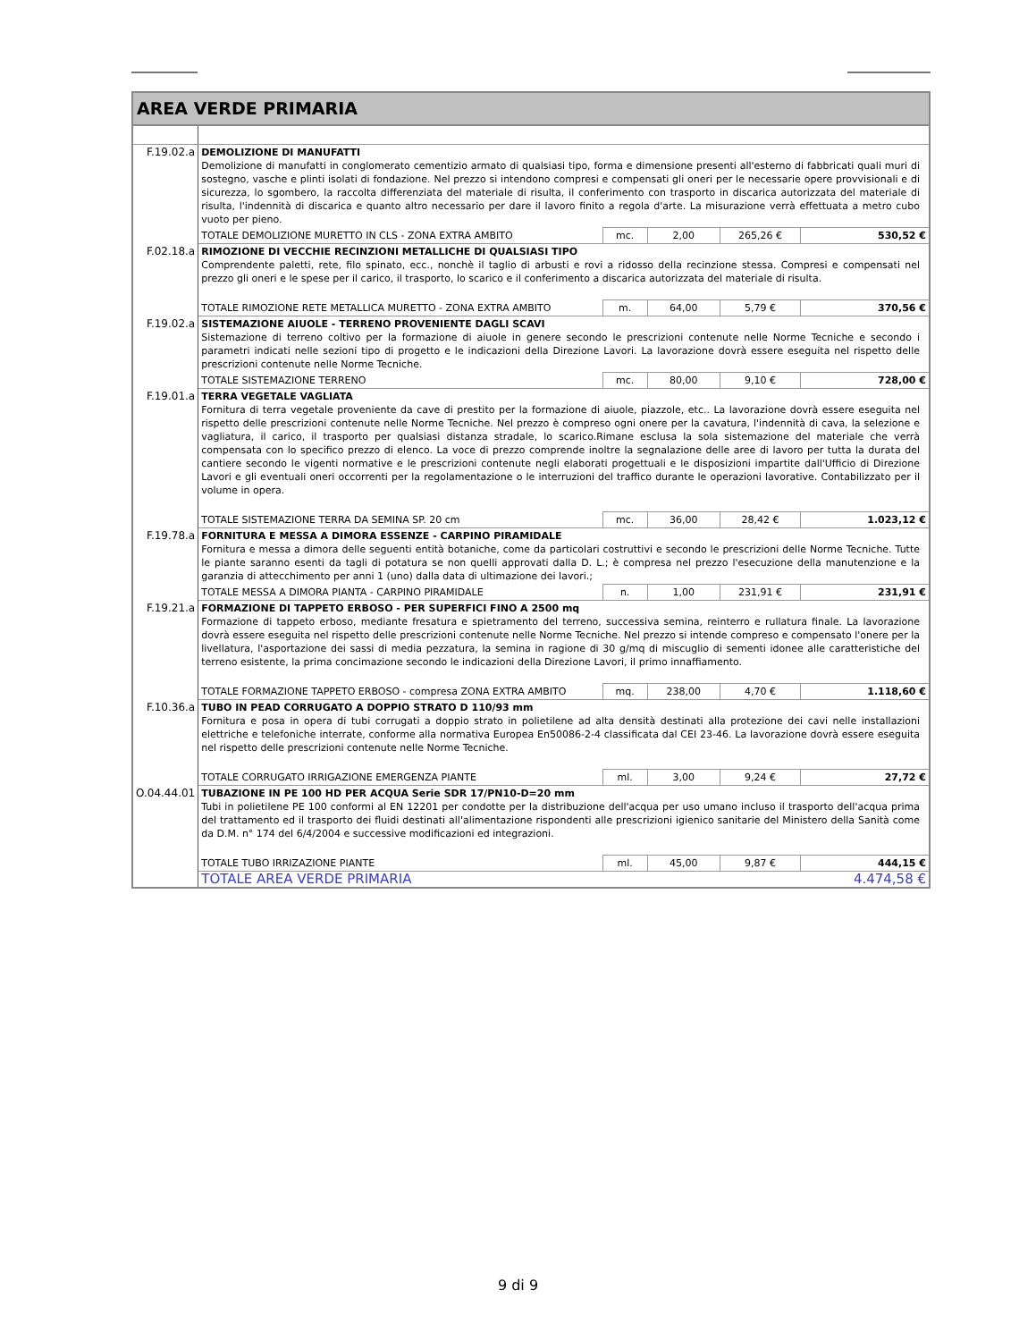| AREA VERDE PRIMARIA | | | | | |
| F.19.02.a | DEMOLIZIONE DI MANUFATTI Demolizione di manufatti in conglomerato cementizio armato di qualsiasi tipo, forma e dimensione presenti all'esterno di fabbricati quali muri di sostegno, vasche e plinti isolati di fondazione. Nel prezzo si intendono compresi e compensati gli oneri per le necessarie opere provvisionali e di sicurezza, lo sgombero, la raccolta differenziata del materiale di risulta, il conferimento con trasporto in discarica autorizzata del materiale di risulta, l'indennità di discarica e quanto altro necessario per dare il lavoro finito a regola d'arte. La misurazione verrà effettuata a metro cubo vuoto per pieno. | | | | |
| | TOTALE DEMOLIZIONE MURETTO IN CLS - ZONA EXTRA AMBITO | mc. | 2,00 | 265,26 € | 530,52 € |
| F.02.18.a | RIMOZIONE DI VECCHIE RECINZIONI METALLICHE DI QUALSIASI TIPO Comprendente paletti, rete, filo spinato, ecc., nonchè il taglio di arbusti e rovi a ridosso della recinzione stessa. Compresi e compensati nel prezzo gli oneri e le spese per il carico, il trasporto, lo scarico e il conferimento a discarica autorizzata del materiale di risulta. | | | | |
| | TOTALE RIMOZIONE RETE METALLICA MURETTO - ZONA EXTRA AMBITO | m. | 64,00 | 5,79 € | 370,56 € |
| F.19.02.a | SISTEMAZIONE AIUOLE - TERRENO PROVENIENTE DAGLI SCAVI Sistemazione di terreno coltivo per la formazione di aiuole in genere secondo le prescrizioni contenute nelle Norme Tecniche e secondo i parametri indicati nelle sezioni tipo di progetto e le indicazioni della Direzione Lavori. La lavorazione dovrà essere eseguita nel rispetto delle prescrizioni contenute nelle Norme Tecniche. | | | | |
| | TOTALE SISTEMAZIONE TERRENO | mc. | 80,00 | 9,10 € | 728,00 € |
| F.19.01.a | TERRA VEGETALE VAGLIATA Fornitura di terra vegetale proveniente da cave di prestito per la formazione di aiuole, piazzole, etc.. La lavorazione dovrà essere eseguita nel rispetto delle prescrizioni contenute nelle Norme Tecniche. Nel prezzo è compreso ogni onere per la cavatura, l'indennità di cava, la selezione e vagliatura, il carico, il trasporto per qualsiasi distanza stradale, lo scarico.Rimane esclusa la sola sistemazione del materiale che verrà compensata con lo specifico prezzo di elenco. La voce di prezzo comprende inoltre la segnalazione delle aree di lavoro per tutta la durata del cantiere secondo le vigenti normative e le prescrizioni contenute negli elaborati progettuali e le disposizioni impartite dall'Ufficio di Direzione Lavori e gli eventuali oneri occorrenti per la regolamentazione o le interruzioni del traffico durante le operazioni lavorative. Contabilizzato per il volume in opera. | | | | |
| | TOTALE SISTEMAZIONE TERRA DA SEMINA SP. 20 cm | mc. | 36,00 | 28,42 € | 1.023,12 € |
| F.19.78.a | FORNITURA E MESSA A DIMORA ESSENZE - CARPINO PIRAMIDALE Fornitura e messa a dimora delle seguenti entità botaniche, come da particolari costruttivi e secondo le prescrizioni delle Norme Tecniche. Tutte le piante saranno esenti da tagli di potatura se non quelli approvati dalla D. L.; è compresa nel prezzo l'esecuzione della manutenzione e la garanzia di attecchimento per anni 1 (uno) dalla data di ultimazione dei lavori.; | | | | |
| | TOTALE MESSA A DIMORA PIANTA - CARPINO PIRAMIDALE | n. | 1,00 | 231,91 € | 231,91 € |
| F.19.21.a | FORMAZIONE DI TAPPETO ERBOSO - PER SUPERFICI FINO A 2500 mq Formazione di tappeto erboso, mediante fresatura e spietramento del terreno, successiva semina, reinterro e rullatura finale. La lavorazione dovrà essere eseguita nel rispetto delle prescrizioni contenute nelle Norme Tecniche. Nel prezzo si intende compreso e compensato l'onere per la livellatura, l'asportazione dei sassi di media pezzatura, la semina in ragione di 30 g/mq di miscuglio di sementi idonee alle caratteristiche del terreno esistente, la prima concimazione secondo le indicazioni della Direzione Lavori, il primo innaffiamento. | | | | |
| | TOTALE FORMAZIONE TAPPETO ERBOSO - compresa ZONA EXTRA AMBITO | mq. | 238,00 | 4,70 € | 1.118,60 € |
| F.10.36.a | TUBO IN PEAD CORRUGATO A DOPPIO STRATO D 110/93 mm Fornitura e posa in opera di tubi corrugati a doppio strato in polietilene ad alta densità destinati alla protezione dei cavi nelle installazioni elettriche e telefoniche interrate, conforme alla normativa Europea En50086-2-4 classificata dal CEI 23-46. La lavorazione dovrà essere eseguita nel rispetto delle prescrizioni contenute nelle Norme Tecniche. | | | | |
| | TOTALE CORRUGATO IRRIGAZIONE EMERGENZA PIANTE | ml. | 3,00 | 9,24 € | 27,72 € |
| O.04.44.01 | TUBAZIONE IN PE 100 HD PER ACQUA Serie SDR 17/PN10-D=20 mm Tubi in polietilene PE 100 conformi al EN 12201 per condotte per la distribuzione dell'acqua per uso umano incluso il trasporto dell'acqua prima del trattamento ed il trasporto dei fluidi destinati all'alimentazione rispondenti alle prescrizioni igienico sanitarie del Ministero della Sanità come da D.M. n° 174 del 6/4/2004 e successive modificazioni ed integrazioni. | | | | |
| | TOTALE TUBO IRRIZAZIONE PIANTE | ml. | 45,00 | 9,87 € | 444,15 € |
| | TOTALE AREA VERDE PRIMARIA | | | | 4.474,58 € |
9 di 9